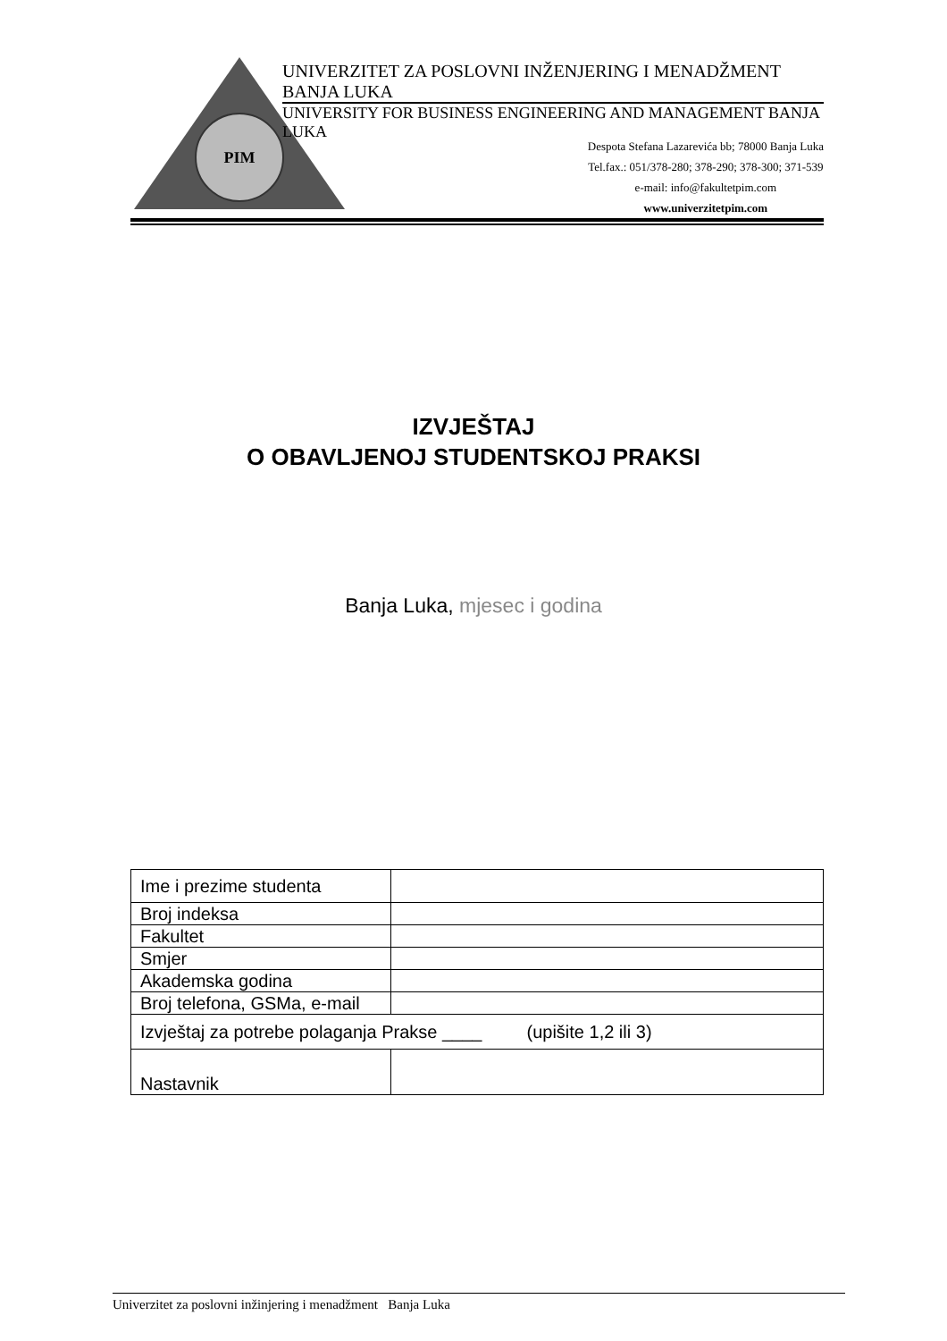PIM
UNIVERZITET ZA POSLOVNI INŽENJERING I MENADŽMENT BANJA LUKA
UNIVERSITY FOR BUSINESS ENGINEERING AND MANAGEMENT BANJA LUKA
Despota Stefana Lazarevića bb; 78000 Banja Luka
Tel.fax.: 051/378-280; 378-290; 378-300; 371-539
e-mail: info@fakultetpim.com
www.univerzitetpim.com
IZVJEŠTAJ
O OBAVLJENOJ STUDENTSKOJ PRAKSI
Banja Luka, mjesec i godina
| Ime i prezime studenta | |
| Broj indeksa | |
| Fakultet | |
| Smjer | |
| Akademska godina | |
| Broj telefona, GSMa, e-mail | |
| Izvještaj za potrebe polaganja Prakse ____ (upišite 1,2 ili 3) | |
| Nastavnik | |
Univerzitet za poslovni inžinjering i menadžment Banja Luka